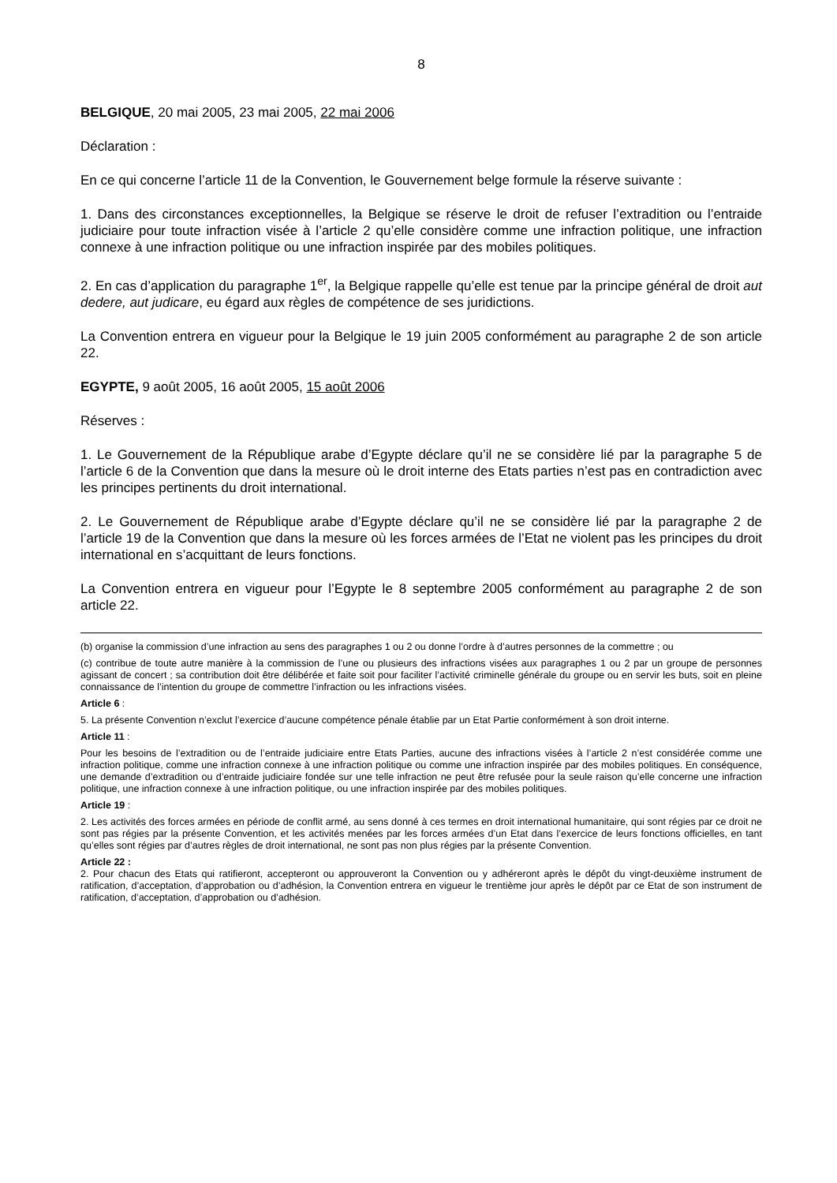8
BELGIQUE, 20 mai 2005, 23 mai 2005, 22 mai 2006
Déclaration :
En ce qui concerne l’article 11 de la Convention, le Gouvernement belge formule la réserve suivante :
1. Dans des circonstances exceptionnelles, la Belgique se réserve le droit de refuser l’extradition ou l’entraide judiciaire pour toute infraction visée à l’article 2 qu’elle considère comme une infraction politique, une infraction connexe à une infraction politique ou une infraction inspirée par des mobiles politiques.
2. En cas d’application du paragraphe 1<sup>er</sup>, la Belgique rappelle qu’elle est tenue par la principe général de droit aut dedere, aut judicare, eu égard aux règles de compétence de ses juridictions.
La Convention entrera en vigueur pour la Belgique le 19 juin 2005 conformément au paragraphe 2 de son article 22.
EGYPTE, 9 août 2005, 16 août 2005, 15 août 2006
Réserves :
1. Le Gouvernement de la République arabe d’Egypte déclare qu’il ne se considère lié par la paragraphe 5 de l’article 6 de la Convention que dans la mesure où le droit interne des Etats parties n’est pas en contradiction avec les principes pertinents du droit international.
2. Le Gouvernement de République arabe d’Egypte déclare qu’il ne se considère lié par la paragraphe 2 de l’article 19 de la Convention que dans la mesure où les forces armées de l’Etat ne violent pas les principes du droit international en s’acquittant de leurs fonctions.
La Convention entrera en vigueur pour l’Egypte le 8 septembre 2005 conformément au paragraphe 2 de son article 22.
(b) organise la commission d’une infraction au sens des paragraphes 1 ou 2 ou donne l’ordre à d’autres personnes de la commettre ; ou
(c) contribue de toute autre manière à la commission de l’une ou plusieurs des infractions visées aux paragraphes 1 ou 2 par un groupe de personnes agissant de concert ; sa contribution doit être délibérée et faite soit pour faciliter l’activité criminelle générale du groupe ou en servir les buts, soit en pleine connaissance de l’intention du groupe de commettre l’infraction ou les infractions visées.
Article 6 :
5. La présente Convention n’exclut l’exercice d’aucune compétence pénale établie par un Etat Partie conformément à son droit interne.
Article 11 :
Pour les besoins de l’extradition ou de l’entraide judiciaire entre Etats Parties, aucune des infractions visées à l’article 2 n’est considérée comme une infraction politique, comme une infraction connexe à une infraction politique ou comme une infraction inspirée par des mobiles politiques. En conséquence, une demande d’extradition ou d’entraide judiciaire fondée sur une telle infraction ne peut être refusée pour la seule raison qu’elle concerne une infraction politique, une infraction connexe à une infraction politique, ou une infraction inspirée par des mobiles politiques.
Article 19 :
2. Les activités des forces armées en période de conflit armé, au sens donné à ces termes en droit international humanitaire, qui sont régies par ce droit ne sont pas régies par la présente Convention, et les activités menées par les forces armées d’un Etat dans l’exercice de leurs fonctions officielles, en tant qu’elles sont régies par d’autres règles de droit international, ne sont pas non plus régies par la présente Convention.
Article 22 :
2. Pour chacun des Etats qui ratifieront, accepteront ou approuveront la Convention ou y adhéreront après le dépôt du vingt-deuxième instrument de ratification, d’acceptation, d’approbation ou d’adhésion, la Convention entrera en vigueur le trentième jour après le dépôt par ce Etat de son instrument de ratification, d’acceptation, d’approbation ou d’adhésion.